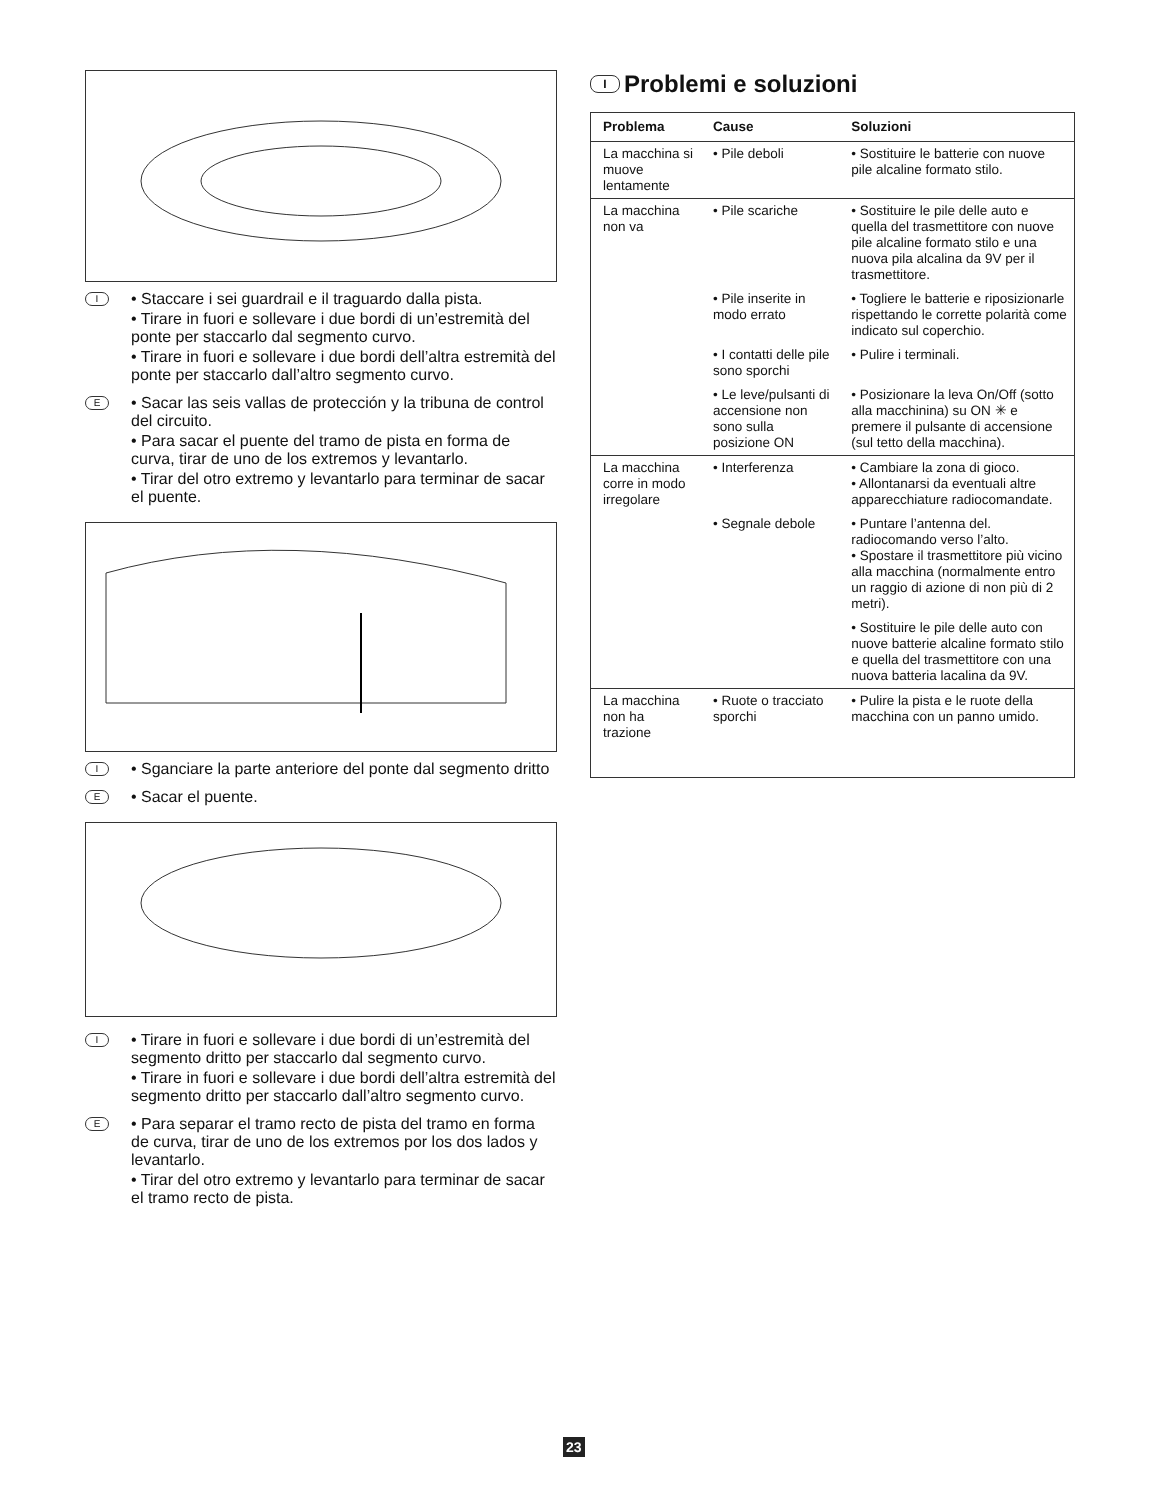I
• Staccare i sei guardrail e il traguardo dalla pista.
• Tirare in fuori e sollevare i due bordi di un’estremità del ponte per staccarlo dal segmento curvo.
• Tirare in fuori e sollevare i due bordi dell’altra estremità del ponte per staccarlo dall’altro segmento curvo.
E
• Sacar las seis vallas de protección y la tribuna de control del circuito.
• Para sacar el puente del tramo de pista en forma de curva, tirar de uno de los extremos y levantarlo.
• Tirar del otro extremo y levantarlo para terminar de sacar el puente.
I
• Sganciare la parte anteriore del ponte dal segmento dritto
E
• Sacar el puente.
I
• Tirare in fuori e sollevare i due bordi di un’estremità del segmento dritto per staccarlo dal segmento curvo.
• Tirare in fuori e sollevare i due bordi dell’altra estremità del segmento dritto per staccarlo dall’altro segmento curvo.
E
• Para separar el tramo recto de pista del tramo en forma de curva, tirar de uno de los extremos por los dos lados y levantarlo.
• Tirar del otro extremo y levantarlo para terminar de sacar el tramo recto de pista.
I Problemi e soluzioni
| Problema | Cause | Soluzioni |
| --- | --- | --- |
| La macchina si muove lentamente | • Pile deboli | • Sostituire le batterie con nuove pile alcaline formato stilo. |
| La macchina non va | • Pile scariche | • Sostituire le pile delle auto e quella del trasmettitore con nuove pile alcaline formato stilo e una nuova pila alcalina da 9V per il trasmettitore. |
| | • Pile inserite in modo errato | • Togliere le batterie e riposizionarle rispettando le corrette polarità come indicato sul coperchio. |
| | • I contatti delle pile sono sporchi | • Pulire i terminali. |
| | • Le leve/pulsanti di accensione non sono sulla posizione ON | • Posizionare la leva On/Off (sotto alla macchinina) su ON ✳ e premere il pulsante di accensione (sul tetto della macchina). |
| La macchina corre in modo irregolare | • Interferenza | • Cambiare la zona di gioco. • Allontanarsi da eventuali altre apparecchiature radiocomandate. |
| | • Segnale debole | • Puntare l’antenna del. radiocomando verso l’alto. • Spostare il trasmettitore più vicino alla macchina (normalmente entro un raggio di azione di non più di 2 metri). |
| | | • Sostituire le pile delle auto con nuove batterie alcaline formato stilo e quella del trasmettitore con una nuova batteria lacalina da 9V. |
| La macchina non ha trazione | • Ruote o tracciato sporchi | • Pulire la pista e le ruote della macchina con un panno umido. |
23